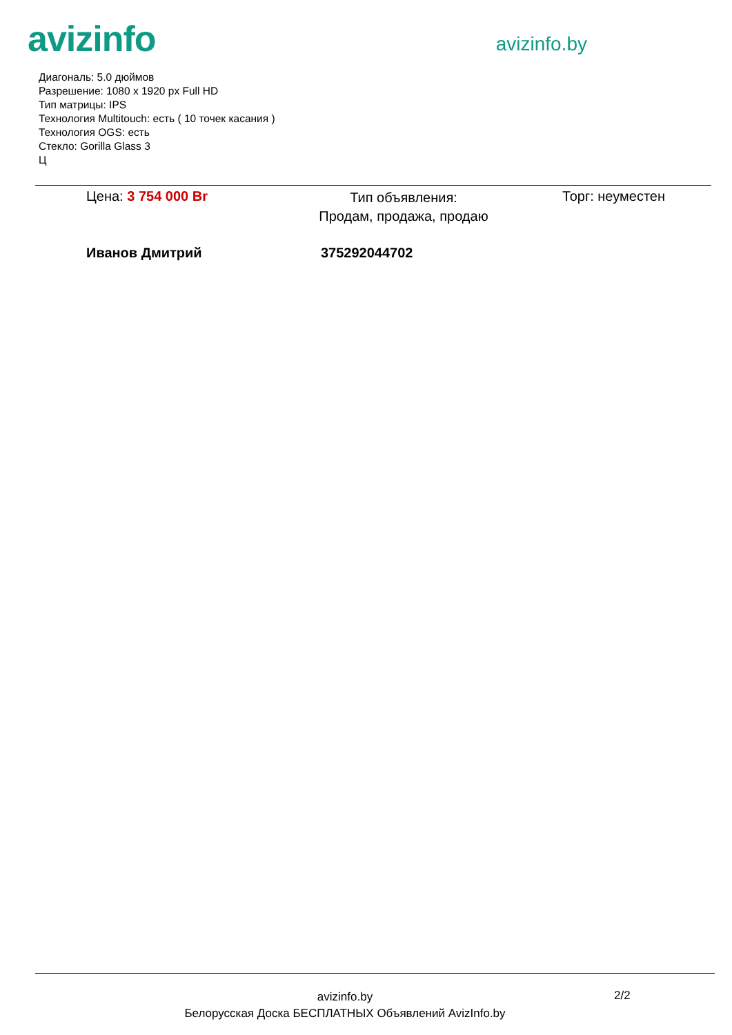avizinfo
avizinfo.by
Диагональ: 5.0 дюймов
Разрешение: 1080 x 1920 px Full HD
Тип матрицы: IPS
Технология Multitouch: есть ( 10 точек касания )
Технология OGS: есть
Стекло: Gorilla Glass 3
Ц
Цена: 3 754 000 Br
Тип объявления:
Продам, продажа, продаю
Торг: неуместен
Иванов Дмитрий 375292044702
avizinfo.by
Белорусская Доска БЕСПЛАТНЫХ Объявлений AvizInfo.by
2/2